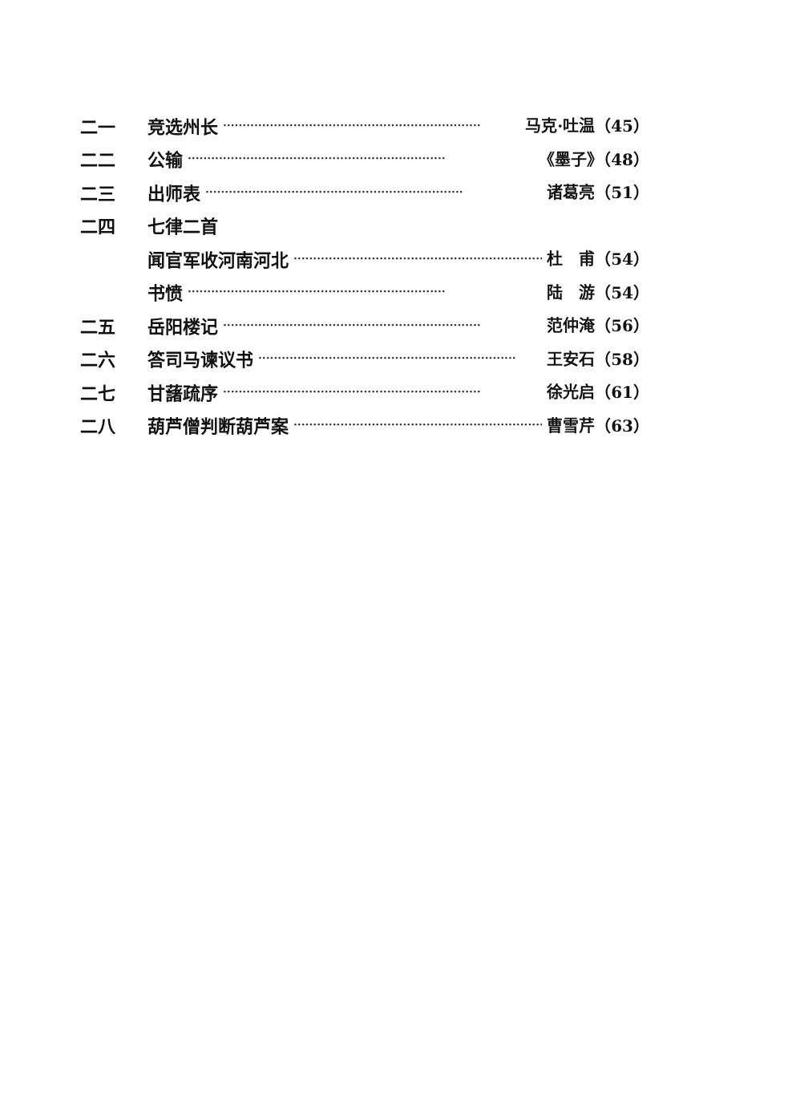二一 竞选州长 ·································································· 马克·吐温（45）
二二 公输 ·································································· 《墨子》（48）
二三 出师表 ·································································· 诸葛亮（51）
二四 七律二首
闻官军收河南河北 ·································································· 杜　甫（54）
书愤 ·································································· 陆　游（54）
二五 岳阳楼记 ·································································· 范仲淹（56）
二六 答司马谏议书 ·································································· 王安石（58）
二七 甘藷疏序 ·································································· 徐光启（61）
二八 葫芦僧判断葫芦案 ·································································· 曹雪芹（63）